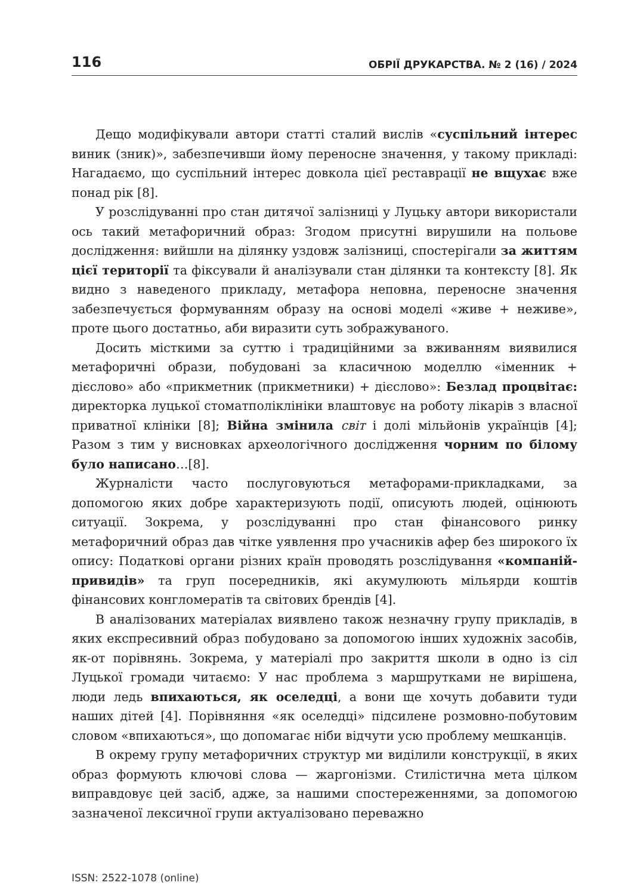116 ОБРІЇ ДРУКАРСТВА. № 2 (16) / 2024
Дещо модифікували автори статті сталий вислів «суспільний інтерес виник (зник)», забезпечивши йому переносне значення, у такому прикладі: Нагадаємо, що суспільний інтерес довкола цієї реставрації не вщухає вже понад рік [8].
У розслідуванні про стан дитячої залізниці у Луцьку автори використали ось такий метафоричний образ: Згодом присутні вирушили на польове дослідження: вийшли на ділянку уздовж залізниці, спостерігали за життям цієї території та фіксували й аналізували стан ділянки та контексту [8]. Як видно з наведеного прикладу, метафора неповна, переносне значення забезпечується формуванням образу на основі моделі «живе + неживе», проте цього достатньо, аби виразити суть зображуваного.
Досить місткими за суттю і традиційними за вживанням виявилися метафоричні образи, побудовані за класичною моделлю «іменник + дієслово» або «прикметник (прикметники) + дієслово»: Безлад процвітає: директорка луцької стоматполіклініки влаштовує на роботу лікарів з власної приватної клініки [8]; Війна змінила світ і долі мільйонів українців [4]; Разом з тим у висновках археологічного дослідження чорним по білому було написано…[8].
Журналісти часто послуговуються метафорами-прикладками, за допомогою яких добре характеризують події, описують людей, оцінюють ситуації. Зокрема, у розслідуванні про стан фінансового ринку метафоричний образ дав чітке уявлення про учасників афер без широкого їх опису: Податкові органи різних країн проводять розслідування «компаній-привидів» та груп посередників, які акумулюють мільярди коштів фінансових конгломератів та світових брендів [4].
В аналізованих матеріалах виявлено також незначну групу прикладів, в яких експресивний образ побудовано за допомогою інших художніх засобів, як-от порівнянь. Зокрема, у матеріалі про закриття школи в одно із сіл Луцької громади читаємо: У нас проблема з маршрутками не вирішена, люди ледь впихаються, як оселедці, а вони ще хочуть добавити туди наших дітей [4]. Порівняння «як оселедці» підсилене розмовно-побутовим словом «впихаються», що допомагає ніби відчути усю проблему мешканців.
В окрему групу метафоричних структур ми виділили конструкції, в яких образ формують ключові слова — жаргонізми. Стилістична мета цілком виправдовує цей засіб, адже, за нашими спостереженнями, за допомогою зазначеної лексичної групи актуалізовано переважно
ISSN: 2522-1078 (online)